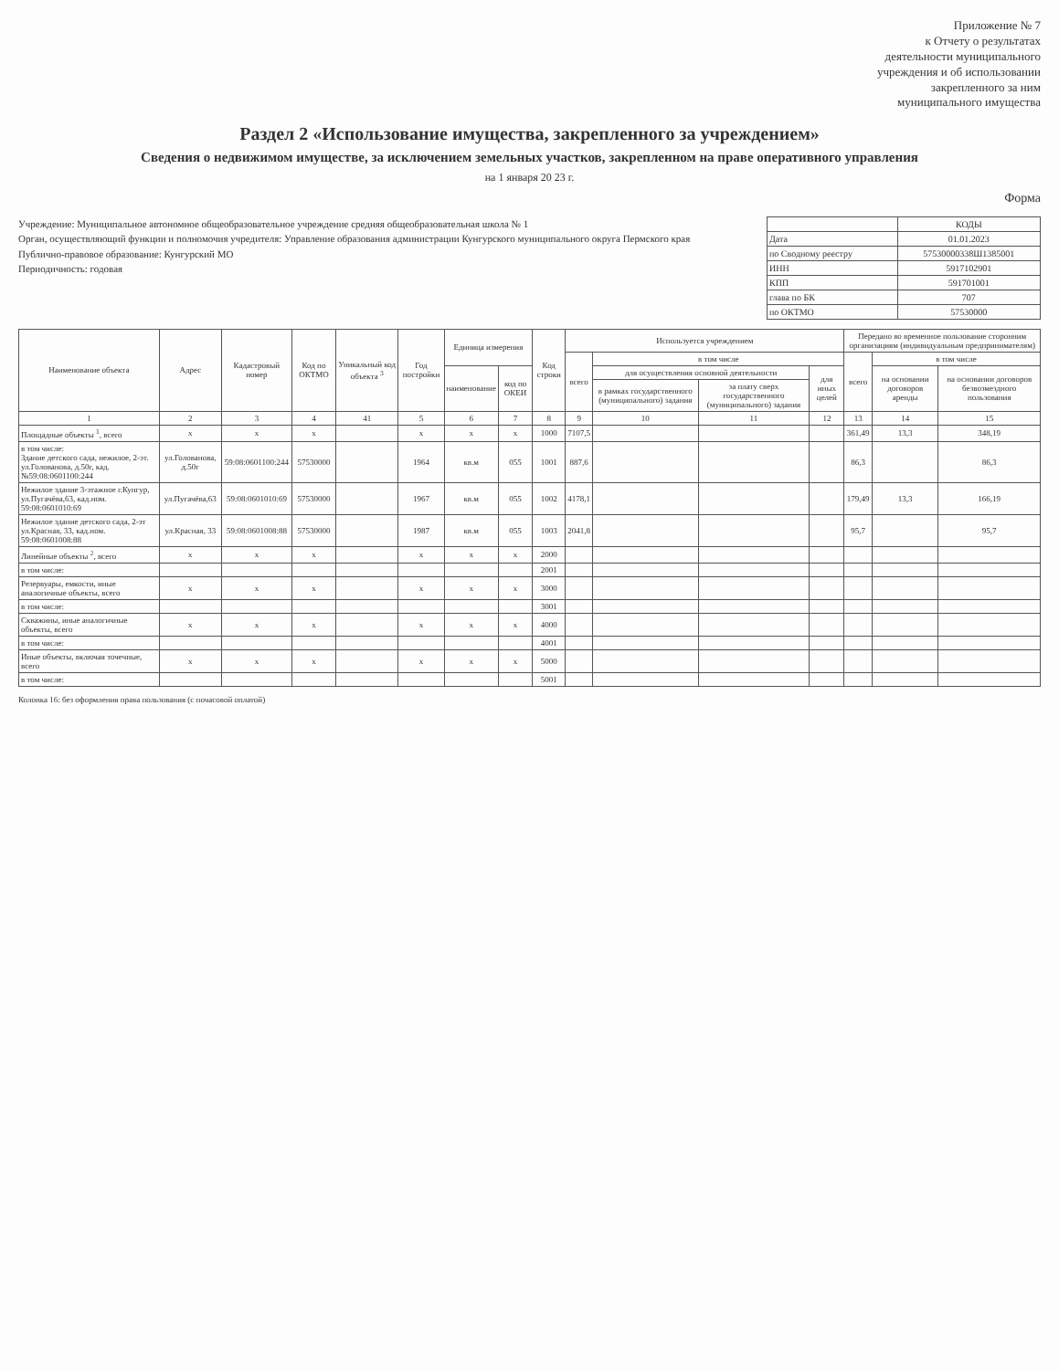Приложение № 7
к Отчету о результатах
деятельности муниципального
учреждения и об использовании
закрепленного за ним
муниципального имущества
Раздел 2 «Использование имущества, закрепленного за учреждением»
Сведения о недвижимом имуществе, за исключением земельных участков, закрепленном на праве оперативного управления
на 1 января 20 23 г.
Форма
Учреждение: Муниципальное автономное общеобразовательное учреждение средняя общеобразовательная школа № 1
Орган, осуществляющий функции и полномочия учредителя: Управление образования администрации Кунгурского муниципального округа Пермского края
Публично-правовое образование: Кунгурский МО
Периодичность: годовая
| | КОДЫ |
| Дата | 01.01.2023 |
| по Сводному реестру | 57530000338Ш1385001 |
| ИНН | 5917102901 |
| КПП | 591701001 |
| глава по БК | 707 |
| по ОКТМО | 57530000 |
| Наименование объекта | Адрес | Кадастровый номер | Код по ОКТМО | Уникальный код объекта <sup>3</sup> | Год постройки | Единица измерения | | Код строки | Используется учреждением | | | | Передано во временное пользование сторонним организациям (индивидуальным предпринимателям) | | |
| --- | --- | --- | --- | --- | --- | --- | --- | --- | --- | --- | --- | --- | --- | --- | --- |
| | | | | | | | | | всего | в том числе | | | всего | в том числе | |
| | | | | | | наименование | код по ОКЕИ | | | для осуществления основной деятельности | | для иных целей | | на основании договоров аренды | на основании договоров безвозмездного пользования |
| | | | | | | | | | | в рамках государственного (муниципального) задания | за плату сверх государственного (муниципального) задания | | | | |
| 1 | 2 | 3 | 4 | 41 | 5 | 6 | 7 | 8 | 9 | 10 | 11 | 12 | 13 | 14 | 15 |
| Площадные объекты <sup>1</sup>, всего | x | x | x | | x | x | x | 1000 | 7107,5 | | | | 361,49 | 13,3 | 348,19 |
| в том числе: Здание детского сада, нежилое, 2-эт. ул.Голованова, д.50г, кад.№59:08:0601100:244 | ул.Голованова, д.50г | 59:08:0601100:244 | 57530000 | | 1964 | кв.м | 055 | 1001 | 887,6 | | | | 86,3 | | 86,3 |
| Нежилое здание 3-этажное г.Кунгур, ул.Пугачёва,63, кад.ном. 59:08:0601010:69 | ул.Пугачёва,63 | 59:08:0601010:69 | 57530000 | | 1967 | кв.м | 055 | 1002 | 4178,1 | | | | 179,49 | 13,3 | 166,19 |
| Нежилое здание детского сада, 2-эт ул.Красная, 33, кад.ном. 59:08:0601008:88 | ул.Красная, 33 | 59:08:0601008:88 | 57530000 | | 1987 | кв.м | 055 | 1003 | 2041,8 | | | | 95,7 | | 95,7 |
| Линейные объекты <sup>2</sup>, всего | x | x | x | | x | x | x | 2000 | | | | | | | |
| в том числе: | | | | | | | | 2001 | | | | | | | |
| Резервуары, емкости, иные аналогичные объекты, всего | x | x | x | | x | x | x | 3000 | | | | | | | |
| в том числе: | | | | | | | | 3001 | | | | | | | |
| Скважины, иные аналогичные объекты, всего | x | x | x | | x | x | x | 4000 | | | | | | | |
| в том числе: | | | | | | | | 4001 | | | | | | | |
| Иные объекты, включая точечные, всего | x | x | x | | x | x | x | 5000 | | | | | | | |
| в том числе: | | | | | | | | 5001 | | | | | | | |
Колонка 16: без оформления права пользования (с почасовой оплатой)